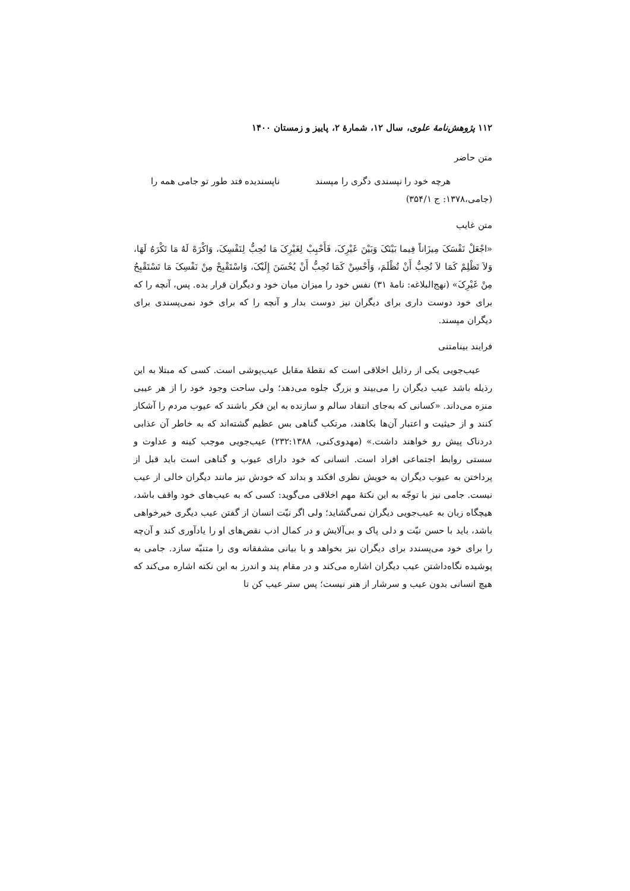۱۱۲ پژوهش‌نامهٔ علوی، سال ۱۲، شمارهٔ ۲، پاییز و زمستان ۱۴۰۰
متن حاضر
هرچه خود را نپسندی دگری را مپسند ناپسندیده فتد طور تو جامی همه را
(جامی،۱۳۷۸: ج ۳۵۴/۱)
متن غایب
«اجْعَلْ نَفْسَکَ مِیزَاناً فِیما بَیْنَکَ وَبَیْنَ غَیْرِکَ، فَأَحْبِبْ لِغَیْرِکَ مَا تُحِبُّ لِنَفْسِکَ، وَاکْرَهْ لَهُ مَا تَکْرَهُ لَهَا، وَلاَ تَظْلِمْ کَمَا لاَ تُحِبُّ أَنْ تُظْلَمَ، وَأَحْسِنْ کَمَا تُحِبُّ أَنْ یُحْسَنَ إِلَیْکَ، وَاسْتَقْبِحْ مِنْ نَفْسِکَ مَا تَسْتَقْبِحُ مِنْ غَیْرِکَ» (نهج‌البلاغه: نامهٔ ۳۱) نفس خود را میزان میان خود و دیگران قرار بده. پس، آنچه را که برای خود دوست داری برای دیگران نیز دوست بدار و آنچه را که برای خود نمی‌پسندی برای دیگران مپسند.
فرایند بینامتنی
عیب‌جویی یکی از رذایل اخلاقی است که نقطهٔ مقابل عیب‌پوشی است. کسی که مبتلا به این رذیله باشد عیب دیگران را می‌بیند و بزرگ جلوه می‌دهد؛ ولی ساحت وجود خود را از هر عیبی منزه می‌داند. «کسانی که به‌جای انتقاد سالم و سازنده به این فکر باشند که عیوب مردم را آشکار کنند و از حیثیت و اعتبار آن‌ها بکاهند، مرتکب گناهی بس عظیم گشته‌اند که به خاطر آن عذابی دردناک پیش رو خواهند داشت.» (مهدوی‌کنی، ۲۳۲:۱۳۸۸) عیب‌جویی موجب کینه و عداوت و سستی روابط اجتماعی افراد است. انسانی که خود دارای عیوب و گناهی است باید قبل از پرداختن به عیوب دیگران به خویش نظری افکند و بداند که خودش نیز مانند دیگران خالی از عیب نیست. جامی نیز با توجّه به این نکتهٔ مهم اخلاقی می‌گوید: کسی که به عیب‌های خود واقف باشد، هیچگاه زبان به عیب‌جویی دیگران نمی‌گشاید؛ ولی اگر نیّت انسان از گفتن عیب دیگری خیرخواهی باشد، باید با حسن نیّت و دلی پاک و بی‌آلایش و در کمال ادب نقص‌های او را یادآوری کند و آن‌چه را برای خود می‌پسندد برای دیگران نیز بخواهد و با بیانی مشفقانه وی را متنبّه سازد. جامی به پوشیده نگاه‌داشتن عیب دیگران اشاره می‌کند و در مقام پند و اندرز به این نکته اشاره می‌کند که هیچ انسانی بدون عیب و سرشار از هنر نیست؛ پس ستر عیب کن تا